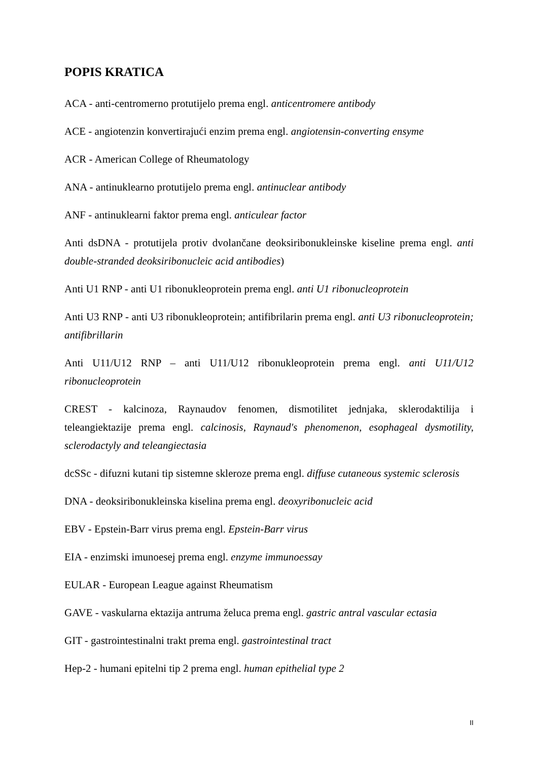POPIS KRATICA
ACA - anti-centromerno protutijelo prema engl. anticentromere antibody
ACE - angiotenzin konvertirajući enzim prema engl. angiotensin-converting ensyme
ACR - American College of Rheumatology
ANA - antinuklearno protutijelo prema engl. antinuclear antibody
ANF - antinuklearni faktor prema engl. anticulear factor
Anti dsDNA - protutijela protiv dvolančane deoksiribonukleinske kiseline prema engl. anti double-stranded deoksiribonucleic acid antibodies)
Anti U1 RNP - anti U1 ribonukleoprotein prema engl. anti U1 ribonucleoprotein
Anti U3 RNP - anti U3 ribonukleoprotein; antifibrilarin prema engl. anti U3 ribonucleoprotein; antifibrillarin
Anti U11/U12 RNP – anti U11/U12 ribonukleoprotein prema engl. anti U11/U12 ribonucleoprotein
CREST - kalcinoza, Raynaudov fenomen, dismotilitet jednjaka, sklerodaktilija i teleangiektazije prema engl. calcinosis, Raynaud's phenomenon, esophageal dysmotility, sclerodactyly and teleangiectasia
dcSSc - difuzni kutani tip sistemne skleroze prema engl. diffuse cutaneous systemic sclerosis
DNA - deoksiribonukleinska kiselina prema engl. deoxyribonucleic acid
EBV - Epstein-Barr virus prema engl. Epstein-Barr virus
EIA - enzimski imunoesej prema engl. enzyme immunoessay
EULAR - European League against Rheumatism
GAVE - vaskularna ektazija antruma želuca prema engl. gastric antral vascular ectasia
GIT - gastrointestinalni trakt prema engl. gastrointestinal tract
Hep-2 - humani epitelni tip 2 prema engl. human epithelial type 2
II